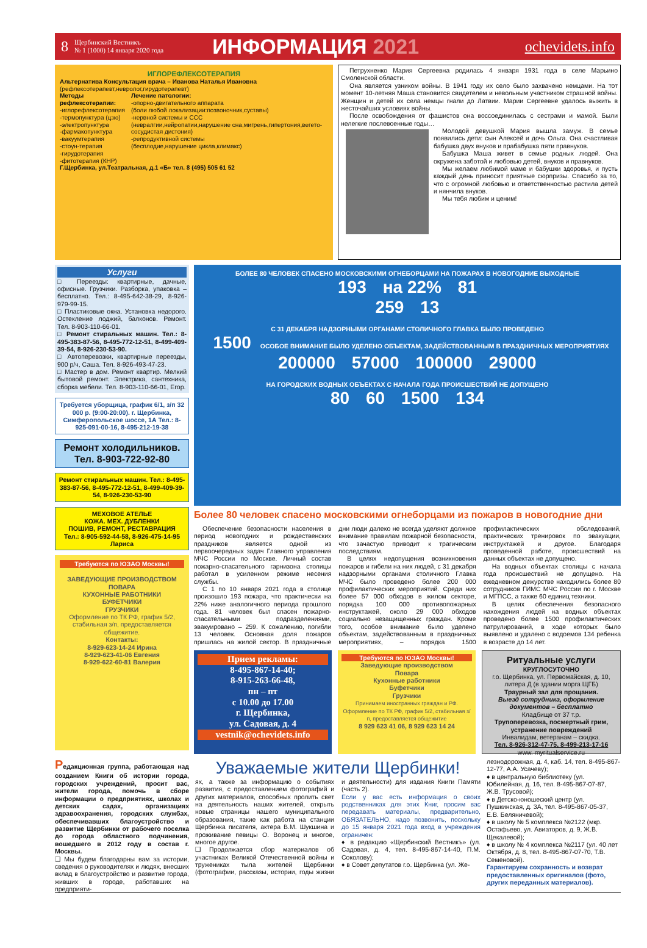8 Щербинский Вестникъ
№ 1 (1000) 14 января 2020 года ИНФОРМАЦИЯ 2021 ochevidets.info
ИГЛОРЕФЛЕКСОТЕРАПИЯ
Альтернатива Консультация врача – Иванова Наталья Ивановна
(рефлексотерапевт,невролог,гирудотерапевт)
Методы рефлексотерапии:
-иглорефлексотерапия
-термопунктура (цзю)
-электропунктура
-фармакопунктура
-вакуумтерапия
-стоун-терапия
-гирудотерапия
-фитотерапия (КНР)
Лечение патологии:
-опорно-двигательного аппарата
(боли любой локализации:позвоночник,суставы)
-нервной системы и ССС
(невралгии,нейропатии,нарушение сна,мигрень,гипертония,вегето-сосудистая дистония)
-репродуктивной системы
(бесплодие,нарушение цикла,климакс)
Г.Щербинка, ул.Театральная, д.1 «Б» тел. 8 (495) 505 61 52
Петрухненко Мария Сергеевна родилась 4 января 1931 года в селе Марьино Смоленской области.
Она является узником войны. В 1941 году их село было захвачено немцами. На тот момент 10-летняя Маша становится свидетелем и невольным участником страшной войны. Женщин и детей их села немцы гнали до Латвии. Марии Сергеевне удалось выжить в жесточайших условиях войны.
После освобождения от фашистов она воссоединилась с сестрами и мамой. Были нелегкие послевоенные годы…
Молодой девушкой Мария вышла замуж. В семье появились дети: сын Алексей и дочь Ольга. Она счастливая бабушка двух внуков и прабабушка пяти правнуков.
Бабушка Маша живет в семье родных людей. Она окружена заботой и любовью детей, внуков и правнуков.
Мы желаем любимой маме и бабушки здоровья, и пусть каждый день приносит приятные сюрпризы. Спасибо за то, что с огромной любовью и ответственностью растила детей и нянчила внуков.
Мы тебя любим и ценим!
Услуги
□ Переезды: квартирные, дачные, офисные. Грузчики. Разборка, упаковка – бесплатно. Тел.: 8-495-642-38-29, 8-926-979-99-15.
□ Пластиковые окна. Установка недорого. Остекление лоджий, балконов. Ремонт. Тел. 8-903-110-66-01.
□ Ремонт стиральных машин. Тел.: 8-495-383-87-56, 8-495-772-12-51, 8-499-409-39-54, 8-926-230-53-90.
□ Автоперевозки, квартирные переезды, 900 р/ч, Саша. Тел. 8-926-493-47-23.
□ Мастер в дом. Ремонт квартир. Мелкий бытовой ремонт. Электрика, сантехника, сборка мебели. Тел. 8-903-110-66-01, Егор.
Требуется уборщица, график 6/1, з/п 32 000 р. (9:00-20:00). г. Щербинка, Симферопольское шоссе, 1А Тел.: 8-925-091-00-16, 8-495-212-19-38
Ремонт холодильников. Тел. 8-903-722-92-80
Ремонт стиральных машин. Тел.: 8-495-383-87-56, 8-495-772-12-51, 8-499-409-39-54, 8-926-230-53-90
МЕХОВОЕ АТЕЛЬЕ
КОЖА. МЕХ. ДУБЛЕНКИ
ПОШИВ, РЕМОНТ, РЕСТАВРАЦИЯ
Тел.: 8-905-592-44-58, 8-926-475-14-95 Лариса
Требуются по ЮЗАО Москвы!
ЗАВЕДУЮЩИЕ ПРОИЗВОДСТВОМ
ПОВАРА
КУХОННЫЕ РАБОТНИКИ
БУФЕТЧИКИ
ГРУЗЧИКИ
Оформление по ТК РФ, график 5/2, стабильная з/п, предоставляется общежитие.
Контакты:
8-929-623-14-24 Ирина
8-929-623-41-06 Евгения
8-929-622-60-81 Валерия
БОЛЕЕ 80 ЧЕЛОВЕК СПАСЕНО МОСКОВСКИМИ ОГНЕБОРЦАМИ НА ПОЖАРАХ В НОВОГОДНИЕ ВЫХОДНЫЕ
193 на 22% 81
259 13
С 31 ДЕКАБРЯ НАДЗОРНЫМИ ОРГАНАМИ СТОЛИЧНОГО ГЛАВКА БЫЛО ПРОВЕДЕНО
1500 ОСОБОЕ ВНИМАНИЕ БЫЛО УДЕЛЕНО ОБЪЕКТАМ, ЗАДЕЙСТВОВАННЫМ В ПРАЗДНИЧНЫХ МЕРОПРИЯТИЯХ
200000 57000 100000 29000
НА ГОРОДСКИХ ВОДНЫХ ОБЪЕКТАХ С НАЧАЛА ГОДА ПРОИСШЕСТВИЙ НЕ ДОПУЩЕНО
80 60 1500 134
Более 80 человек спасено московскими огнеборцами из пожаров в новогодние дни
Обеспечение безопасности населения в период новогодних и рождественских праздников является одной из первоочередных задач Главного управления МЧС России по Москве. Личный состав пожарно-спасательного гарнизона столицы работал в усиленном режиме несения службы.
С 1 по 10 января 2021 года в столице произошло 193 пожара, что практически на 22% ниже аналогичного периода прошлого года. 81 человек был спасен пожарно-спасательными подразделениями, эвакуировано – 259. К сожалению, погибли 13 человек. Основная доля пожаров пришлась на жилой сектор. В праздничные дни люди далеко не всегда уделяют должное внимание правилам пожарной безопасности, что зачастую приводит к трагическим последствиям.
В целях недопущения возникновения пожаров и гибели на них людей, с 31 декабря надзорными органами столичного Главка МЧС было проведено более 200 000 профилактических мероприятий. Среди них более 57 000 обходов в жилом секторе, порядка 100 000 противопожарных инструктажей, около 29 000 обходов социально незащищенных граждан. Кроме того, особое внимание было уделено объектам, задействованным в праздничных мероприятиях, – порядка 1500 профилактических обследований, практических тренировок по эвакуации, инструктажей и другое. Благодаря проведенной работе, происшествий на данных объектах не допущено.
На водных объектах столицы с начала года происшествий не допущено. На ежедневном дежурстве находились более 80 сотрудников ГИМС МЧС России по г. Москве и МГПСС, а также 60 единиц техники.
В целях обеспечения безопасного нахождения людей на водных объектах проведено более 1500 профилактических патрулирований, в ходе которых было выявлено и удалено с водоемов 134 ребенка в возрасте до 14 лет.
Прием рекламы:
8-495-867-14-40;
8-915-263-66-48,
пн – пт
с 10.00 до 17.00
г. Щербинка,
ул. Садовая, д. 4
vestnik@ochevidets.info
Требуются по ЮЗАО Москвы!
Заведующие производством
Повара
Кухонные работники
Буфетчики
Грузчики
Принимаем иностранных граждан и РФ. Оформление по ТК РФ, график 5/2, стабильная з/п, предоставляется общежитие
8 929 623 41 06, 8 929 623 14 24
Ритуальные услуги
КРУГЛОСУТОЧНО
г.о. Щербинка, ул. Первомайская, д. 10, литера Д (в здании морга ЩГБ)
Траурный зал для прощания.
Выезд сотрудника, оформление документов – бесплатно
Кладбище от 37 т.р.
Трупоперевозка, посмертный грим, устранение повреждений
Инвалидам, ветеранам – скидка.
Тел. 8-926-312-47-75, 8-499-213-17-16
www. myritualservice.ru
Редакционная группа, работающая над созданием Книги об истории города, городских учреждений, просит вас, жители города, помочь в сборе информации о предприятиях, школах и детских садах, организациях здравоохранения, городских службах, обеспечивавших благоустройство и развитие Щербинки от рабочего поселка до города областного подчинения, вошедшего в 2012 году в состав г. Москвы.
❑ Мы будем благодарны вам за истории, сведения о руководителях и людях, внесших вклад в благоустройство и развитие города, живших в городе, работавших на предприяти-
Уважаемые жители Щербинки!
ях, а также за информацию о событиях развития, с предоставлением фотографий и других материалов, способных пролить свет на деятельность наших жителей, открыть новые страницы нашего муниципального образования, такие как работа на станции Щербинка писателя, актера В.М. Шукшина и проживание певицы О. Воронец и многое, многое другое.
❑ Продолжается сбор материалов об участниках Великой Отечественной войны и тружениках тыла жителей Щербинки (фотографии, рассказы, истории, годы жизни и деятельности) для издания Книги Памяти (часть 2).
Если у вас есть информация о своих родственниках для этих Книг, просим вас передавать материалы, предварительно, ОБЯЗАТЕЛЬНО, надо позвонить, поскольку до 15 января 2021 года вход в учреждения ограничен:
♦ в редакцию «Щербинский Вестникъ» (ул. Садовая, д. 4, тел. 8-495-867-14-40, П.М. Соколову);
♦ в Совет депутатов г.о. Щербинка (ул. Же-
лезнодорожная, д. 4, каб. 14, тел. 8-495-867-12-77, А.А. Усачеву);
♦ в центральную библиотеку (ул. Юбилейная, д. 16, тел. 8-495-867-07-87, Ж.В. Трусовой);
♦ в Детско-юношеский центр (ул. Пушкинская, д. 3А, тел. 8-495-867-05-37, Е.В. Беляничевой);
♦ в школу № 5 комплекса №2122 (мкр. Остафьево, ул. Авиаторов, д. 9, Ж.В. Щекалевой);
♦ в школу № 4 комплекса №2117 (ул. 40 лет Октября, д. 8, тел. 8-495-867-07-70, Т.В. Семеновой).
Гарантируем сохранность и возврат предоставленных оригиналов (фото, других переданных материалов).